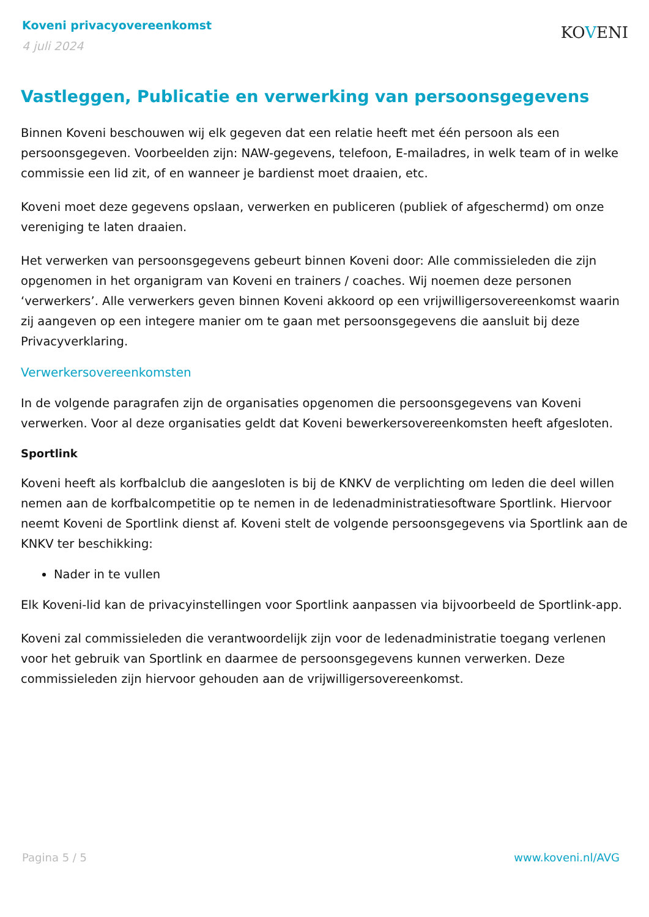Koveni privacyovereenkomst
4 juli 2024
KOVENI
Vastleggen, Publicatie en verwerking van persoonsgegevens
Binnen Koveni beschouwen wij elk gegeven dat een relatie heeft met één persoon als een persoonsgegeven. Voorbeelden zijn: NAW-gegevens, telefoon, E-mailadres, in welk team of in welke commissie een lid zit, of en wanneer je bardienst moet draaien, etc.
Koveni moet deze gegevens opslaan, verwerken en publiceren (publiek of afgeschermd) om onze vereniging te laten draaien.
Het verwerken van persoonsgegevens gebeurt binnen Koveni door: Alle commissieleden die zijn opgenomen in het organigram van Koveni en trainers / coaches. Wij noemen deze personen ‘verwerkers’. Alle verwerkers geven binnen Koveni akkoord op een vrijwilligersovereenkomst waarin zij aangeven op een integere manier om te gaan met persoonsgegevens die aansluit bij deze Privacyverklaring.
Verwerkersovereenkomsten
In de volgende paragrafen zijn de organisaties opgenomen die persoonsgegevens van Koveni verwerken. Voor al deze organisaties geldt dat Koveni bewerkersovereenkomsten heeft afgesloten.
Sportlink
Koveni heeft als korfbalclub die aangesloten is bij de KNKV de verplichting om leden die deel willen nemen aan de korfbalcompetitie op te nemen in de ledenadministratiesoftware Sportlink. Hiervoor neemt Koveni de Sportlink dienst af. Koveni stelt de volgende persoonsgegevens via Sportlink aan de KNKV ter beschikking:
Nader in te vullen
Elk Koveni-lid kan de privacyinstellingen voor Sportlink aanpassen via bijvoorbeeld de Sportlink-app.
Koveni zal commissieleden die verantwoordelijk zijn voor de ledenadministratie toegang verlenen voor het gebruik van Sportlink en daarmee de persoonsgegevens kunnen verwerken. Deze commissieleden zijn hiervoor gehouden aan de vrijwilligersovereenkomst.
Pagina 5 / 5 www.koveni.nl/AVG